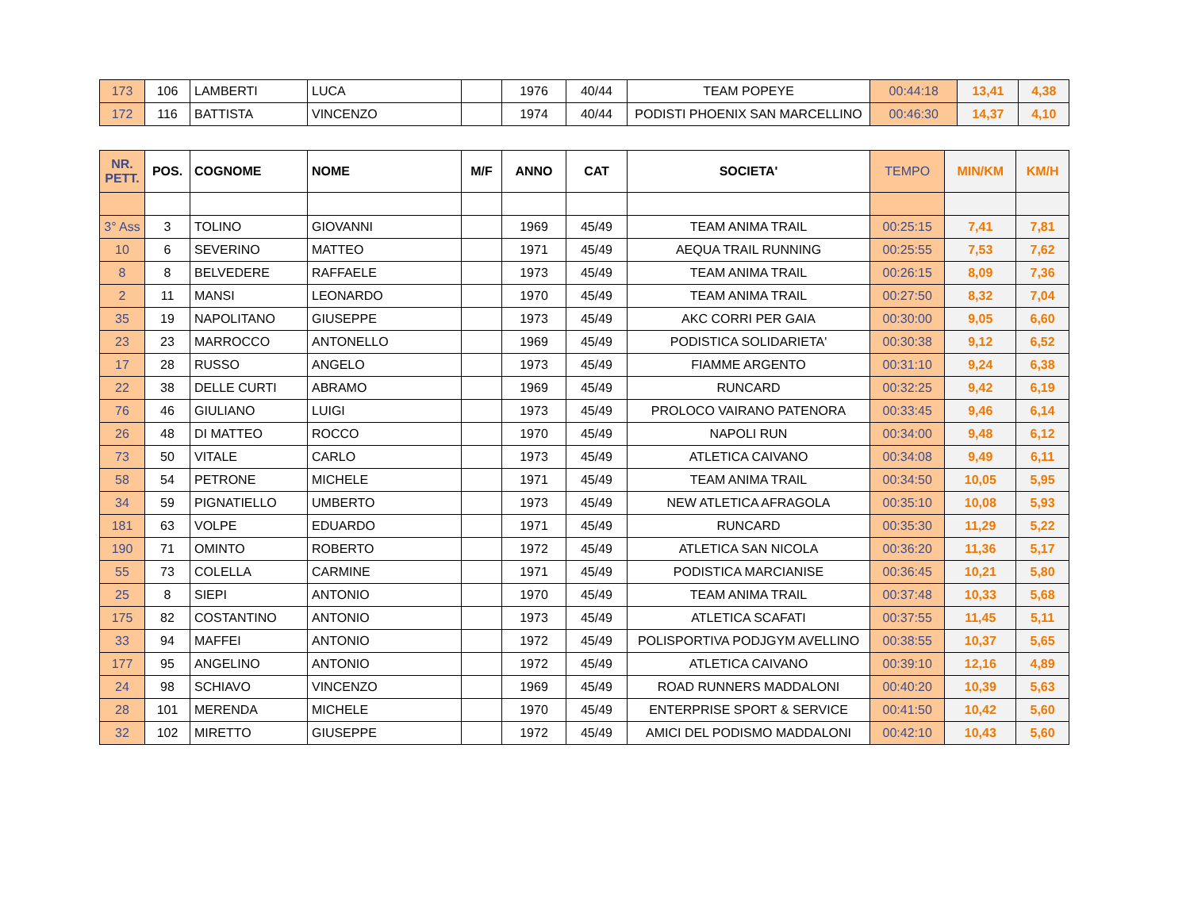| 173 | 106 | LAMBERTI | LUCA | | 1976 | 40/44 | TEAM POPEYE | 00:44:18 | 13,41 | 4,38 |
| 172 | 116 | BATTISTA | VINCENZO | | 1974 | 40/44 | PODISTI PHOENIX SAN MARCELLINO | 00:46:30 | 14,37 | 4,10 |
| NR. PETT. | POS. | COGNOME | NOME | M/F | ANNO | CAT | SOCIETA' | TEMPO | MIN/KM | KM/H |
| --- | --- | --- | --- | --- | --- | --- | --- | --- | --- | --- |
| 3° Ass | 3 | TOLINO | GIOVANNI | | 1969 | 45/49 | TEAM ANIMA TRAIL | 00:25:15 | 7,41 | 7,81 |
| 10 | 6 | SEVERINO | MATTEO | | 1971 | 45/49 | AEQUA TRAIL RUNNING | 00:25:55 | 7,53 | 7,62 |
| 8 | 8 | BELVEDERE | RAFFAELE | | 1973 | 45/49 | TEAM ANIMA TRAIL | 00:26:15 | 8,09 | 7,36 |
| 2 | 11 | MANSI | LEONARDO | | 1970 | 45/49 | TEAM ANIMA TRAIL | 00:27:50 | 8,32 | 7,04 |
| 35 | 19 | NAPOLITANO | GIUSEPPE | | 1973 | 45/49 | AKC CORRI PER GAIA | 00:30:00 | 9,05 | 6,60 |
| 23 | 23 | MARROCCO | ANTONELLO | | 1969 | 45/49 | PODISTICA SOLIDARIETA' | 00:30:38 | 9,12 | 6,52 |
| 17 | 28 | RUSSO | ANGELO | | 1973 | 45/49 | FIAMME ARGENTO | 00:31:10 | 9,24 | 6,38 |
| 22 | 38 | DELLE CURTI | ABRAMO | | 1969 | 45/49 | RUNCARD | 00:32:25 | 9,42 | 6,19 |
| 76 | 46 | GIULIANO | LUIGI | | 1973 | 45/49 | PROLOCO VAIRANO PATENORA | 00:33:45 | 9,46 | 6,14 |
| 26 | 48 | DI MATTEO | ROCCO | | 1970 | 45/49 | NAPOLI RUN | 00:34:00 | 9,48 | 6,12 |
| 73 | 50 | VITALE | CARLO | | 1973 | 45/49 | ATLETICA CAIVANO | 00:34:08 | 9,49 | 6,11 |
| 58 | 54 | PETRONE | MICHELE | | 1971 | 45/49 | TEAM ANIMA TRAIL | 00:34:50 | 10,05 | 5,95 |
| 34 | 59 | PIGNATIELLO | UMBERTO | | 1973 | 45/49 | NEW ATLETICA AFRAGOLA | 00:35:10 | 10,08 | 5,93 |
| 181 | 63 | VOLPE | EDUARDO | | 1971 | 45/49 | RUNCARD | 00:35:30 | 11,29 | 5,22 |
| 190 | 71 | OMINTO | ROBERTO | | 1972 | 45/49 | ATLETICA SAN NICOLA | 00:36:20 | 11,36 | 5,17 |
| 55 | 73 | COLELLA | CARMINE | | 1971 | 45/49 | PODISTICA MARCIANISE | 00:36:45 | 10,21 | 5,80 |
| 25 | 8 | SIEPI | ANTONIO | | 1970 | 45/49 | TEAM ANIMA TRAIL | 00:37:48 | 10,33 | 5,68 |
| 175 | 82 | COSTANTINO | ANTONIO | | 1973 | 45/49 | ATLETICA SCAFATI | 00:37:55 | 11,45 | 5,11 |
| 33 | 94 | MAFFEI | ANTONIO | | 1972 | 45/49 | POLISPORTIVA PODJGYM AVELLINO | 00:38:55 | 10,37 | 5,65 |
| 177 | 95 | ANGELINO | ANTONIO | | 1972 | 45/49 | ATLETICA CAIVANO | 00:39:10 | 12,16 | 4,89 |
| 24 | 98 | SCHIAVO | VINCENZO | | 1969 | 45/49 | ROAD RUNNERS MADDALONI | 00:40:20 | 10,39 | 5,63 |
| 28 | 101 | MERENDA | MICHELE | | 1970 | 45/49 | ENTERPRISE SPORT & SERVICE | 00:41:50 | 10,42 | 5,60 |
| 32 | 102 | MIRETTO | GIUSEPPE | | 1972 | 45/49 | AMICI DEL PODISMO MADDALONI | 00:42:10 | 10,43 | 5,60 |